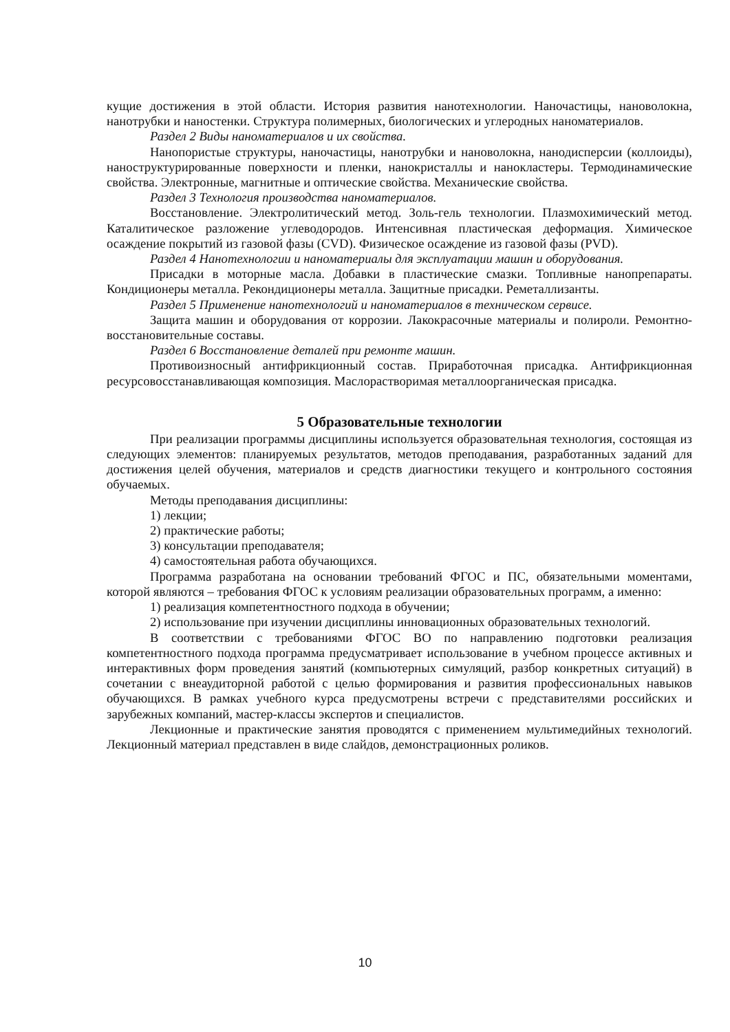кущие достижения в этой области. История развития нанотехнологии. Наночастицы, нановолокна, нанотрубки и наностенки. Структура полимерных, биологических и углеродных наноматериалов.
Раздел 2 Виды наноматериалов и их свойства.
Нанопористые структуры, наночастицы, нанотрубки и нановолокна, нанодисперсии (коллоиды), наноструктурированные поверхности и пленки, нанокристаллы и нанокластеры. Термодинамические свойства. Электронные, магнитные и оптические свойства. Механические свойства.
Раздел 3 Технология производства наноматериалов.
Восстановление. Электролитический метод. Золь-гель технологии. Плазмохимический метод. Каталитическое разложение углеводородов. Интенсивная пластическая деформация. Химическое осаждение покрытий из газовой фазы (CVD). Физическое осаждение из газовой фазы (PVD).
Раздел 4 Нанотехнологии и наноматериалы для эксплуатации машин и оборудования.
Присадки в моторные масла. Добавки в пластические смазки. Топливные нанопрепараты. Кондиционеры металла. Рекондиционеры металла. Защитные присадки. Реметаллизанты.
Раздел 5 Применение нанотехнологий и наноматериалов в техническом сервисе.
Защита машин и оборудования от коррозии. Лакокрасочные материалы и полироли. Ремонтно-восстановительные составы.
Раздел 6 Восстановление деталей при ремонте машин.
Противоизносный антифрикционный состав. Приработочная присадка. Антифрикционная ресурсовосстанавливающая композиция. Маслорастворимая металлоорганическая присадка.
5 Образовательные технологии
При реализации программы дисциплины используется образовательная технология, состоящая из следующих элементов: планируемых результатов, методов преподавания, разработанных заданий для достижения целей обучения, материалов и средств диагностики текущего и контрольного состояния обучаемых.
Методы преподавания дисциплины:
1) лекции;
2) практические работы;
3) консультации преподавателя;
4) самостоятельная работа обучающихся.
Программа разработана на основании требований ФГОС и ПС, обязательными моментами, которой являются – требования ФГОС к условиям реализации образовательных программ, а именно:
1) реализация компетентностного подхода в обучении;
2) использование при изучении дисциплины инновационных образовательных технологий.
В соответствии с требованиями ФГОС ВО по направлению подготовки реализация компетентностного подхода программа предусматривает использование в учебном процессе активных и интерактивных форм проведения занятий (компьютерных симуляций, разбор конкретных ситуаций) в сочетании с внеаудиторной работой с целью формирования и развития профессиональных навыков обучающихся. В рамках учебного курса предусмотрены встречи с представителями российских и зарубежных компаний, мастер-классы экспертов и специалистов.
Лекционные и практические занятия проводятся с применением мультимедийных технологий. Лекционный материал представлен в виде слайдов, демонстрационных роликов.
10